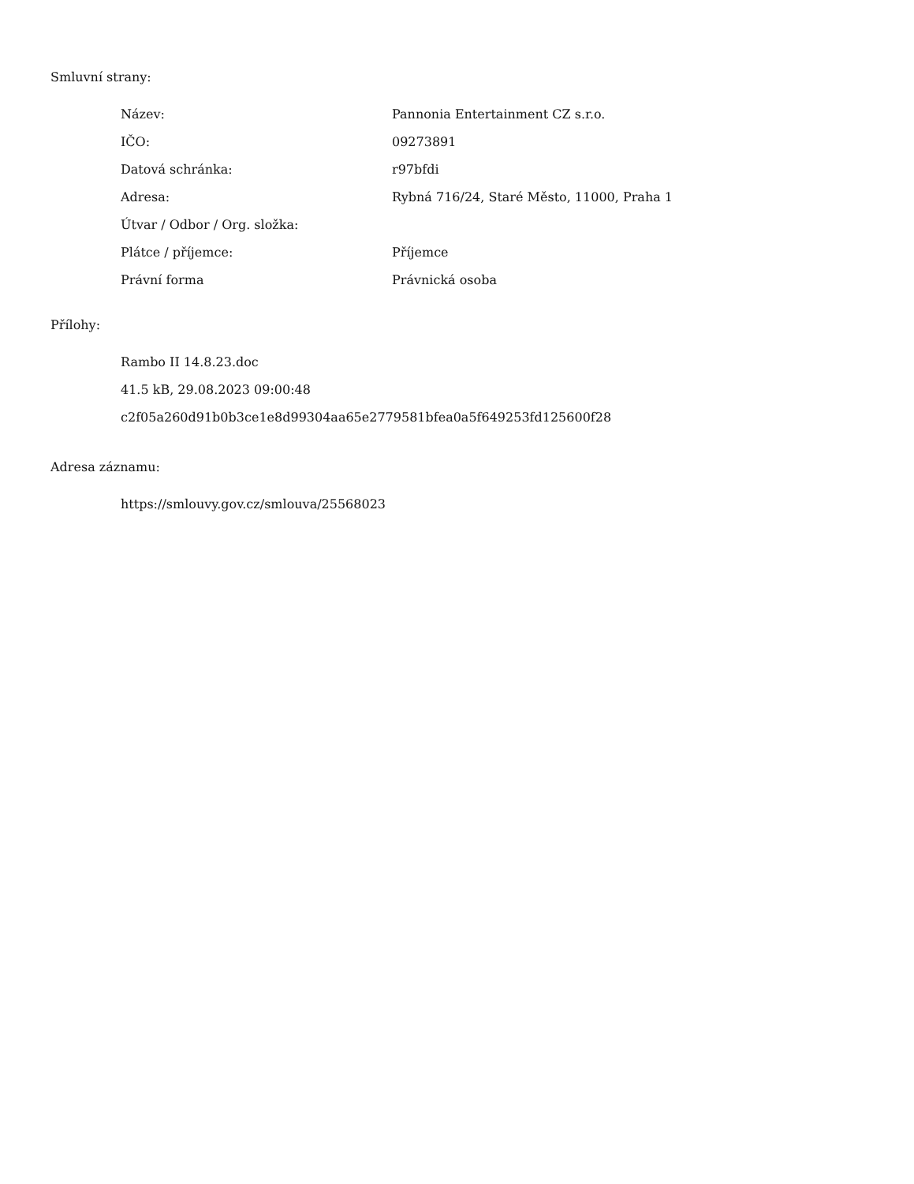Smluvní strany:
| Název: | Pannonia Entertainment CZ s.r.o. |
| IČO: | 09273891 |
| Datová schránka: | r97bfdi |
| Adresa: | Rybná 716/24, Staré Město, 11000, Praha 1 |
| Útvar / Odbor / Org. složka: | |
| Plátce / příjemce: | Příjemce |
| Právní forma | Právnická osoba |
Přílohy:
Rambo II 14.8.23.doc
41.5 kB, 29.08.2023 09:00:48
c2f05a260d91b0b3ce1e8d99304aa65e2779581bfea0a5f649253fd125600f28
Adresa záznamu:
https://smlouvy.gov.cz/smlouva/25568023